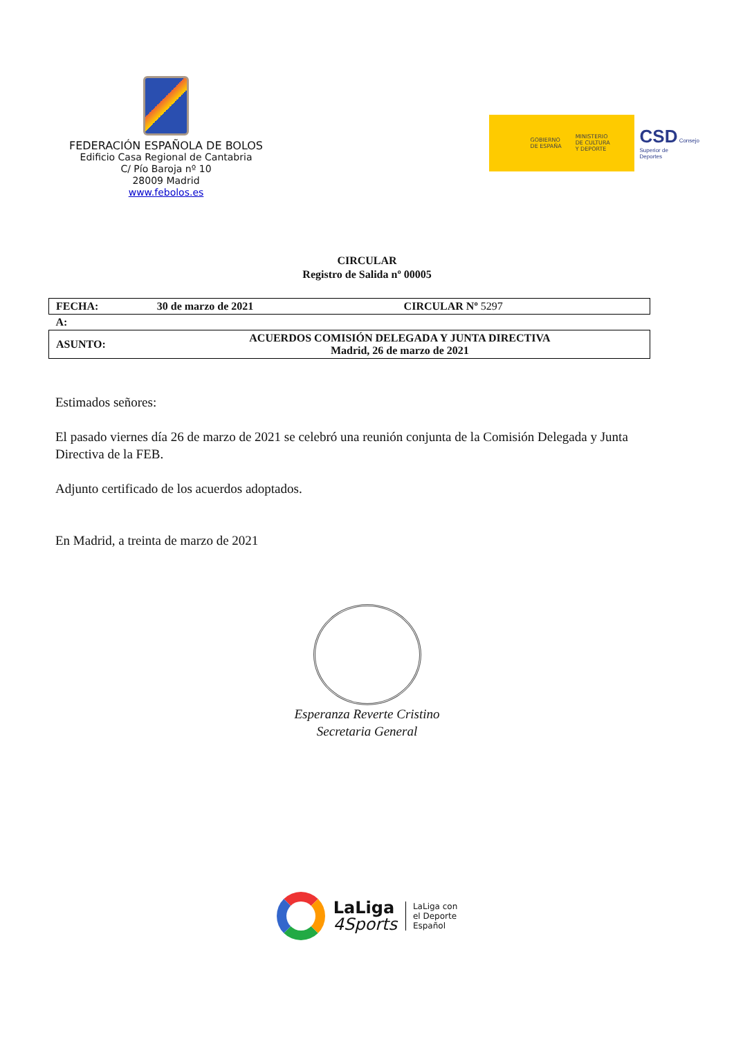FEDERACIÓN ESPAÑOLA DE BOLOS
Edificio Casa Regional de Cantabria
C/ Pío Baroja nº 10
28009 Madrid
www.febolos.es
GOBIERNO
DE ESPAÑA MINISTERIO
DE CULTURA
Y DEPORTE
CSD Consejo
Superior de
Deportes
CIRCULAR
Registro de Salida nº 00005
| FECHA: | 30 de marzo de 2021 | CIRCULAR Nº 5297 |
| A: | | |
| ASUNTO: | ACUERDOS COMISIÓN DELEGADA Y JUNTA DIRECTIVA Madrid, 26 de marzo de 2021 | |
Estimados señores:
El pasado viernes día 26 de marzo de 2021 se celebró una reunión conjunta de la Comisión Delegada y Junta Directiva de la FEB.
Adjunto certificado de los acuerdos adoptados.
En Madrid, a treinta de marzo de 2021
Esperanza Reverte Cristino
Secretaria General
LaLiga
4Sports
LaLiga con
el Deporte
Español